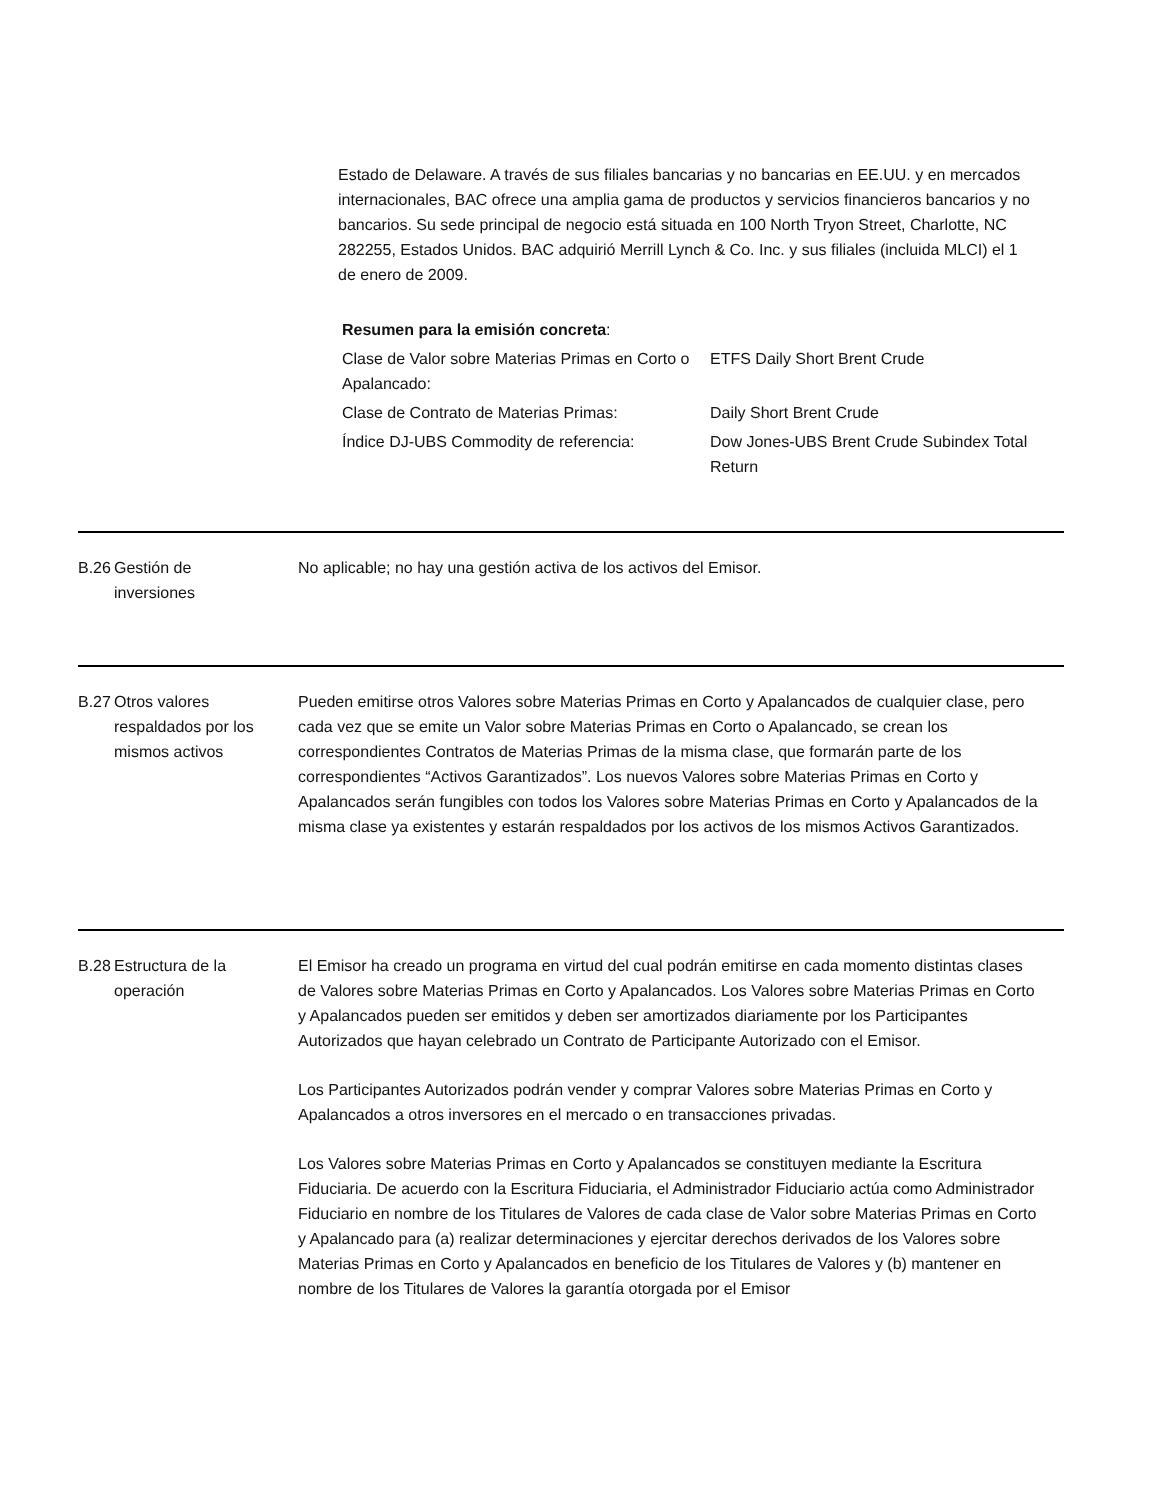Estado de Delaware. A través de sus filiales bancarias y no bancarias en EE.UU. y en mercados internacionales, BAC ofrece una amplia gama de productos y servicios financieros bancarios y no bancarios. Su sede principal de negocio está situada en 100 North Tryon Street, Charlotte, NC 282255, Estados Unidos. BAC adquirió Merrill Lynch & Co. Inc. y sus filiales (incluida MLCI) el 1 de enero de 2009.
Resumen para la emisión concreta:
| Clase de Valor sobre Materias Primas en Corto o Apalancado: | ETFS Daily Short Brent Crude |
| Clase de Contrato de Materias Primas: | Daily Short Brent Crude |
| Índice DJ-UBS Commodity de referencia: | Dow Jones-UBS Brent Crude Subindex Total Return |
B.26
Gestión de
inversiones
No aplicable; no hay una gestión activa de los activos del Emisor.
B.27
Otros valores respaldados por los mismos activos
Pueden emitirse otros Valores sobre Materias Primas en Corto y Apalancados de cualquier clase, pero cada vez que se emite un Valor sobre Materias Primas en Corto o Apalancado, se crean los correspondientes Contratos de Materias Primas de la misma clase, que formarán parte de los correspondientes “Activos Garantizados”. Los nuevos Valores sobre Materias Primas en Corto y Apalancados serán fungibles con todos los Valores sobre Materias Primas en Corto y Apalancados de la misma clase ya existentes y estarán respaldados por los activos de los mismos Activos Garantizados.
B.28
Estructura de la operación
El Emisor ha creado un programa en virtud del cual podrán emitirse en cada momento distintas clases de Valores sobre Materias Primas en Corto y Apalancados. Los Valores sobre Materias Primas en Corto y Apalancados pueden ser emitidos y deben ser amortizados diariamente por los Participantes Autorizados que hayan celebrado un Contrato de Participante Autorizado con el Emisor.
Los Participantes Autorizados podrán vender y comprar Valores sobre Materias Primas en Corto y Apalancados a otros inversores en el mercado o en transacciones privadas.
Los Valores sobre Materias Primas en Corto y Apalancados se constituyen mediante la Escritura Fiduciaria. De acuerdo con la Escritura Fiduciaria, el Administrador Fiduciario actúa como Administrador Fiduciario en nombre de los Titulares de Valores de cada clase de Valor sobre Materias Primas en Corto y Apalancado para (a) realizar determinaciones y ejercitar derechos derivados de los Valores sobre Materias Primas en Corto y Apalancados en beneficio de los Titulares de Valores y (b) mantener en nombre de los Titulares de Valores la garantía otorgada por el Emisor